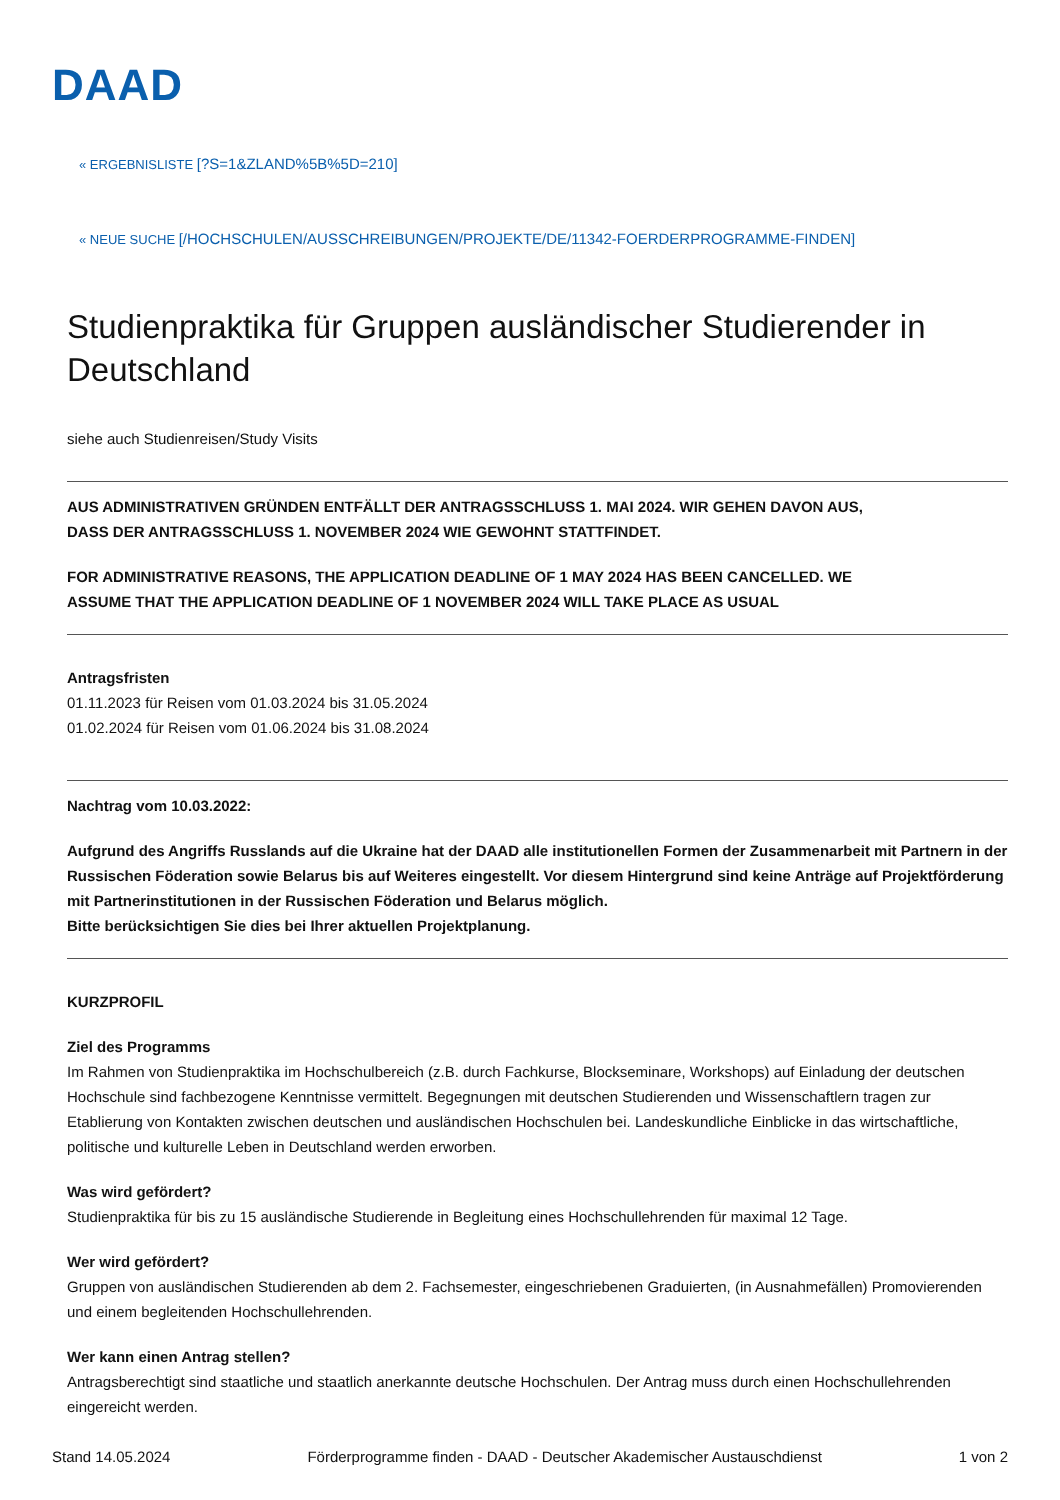DAAD
« ERGEBNISLISTE [?S=1&ZLAND%5B%5D=210]
« NEUE SUCHE [/HOCHSCHULEN/AUSSCHREIBUNGEN/PROJEKTE/DE/11342-FOERDERPROGRAMME-FINDEN]
Studienpraktika für Gruppen ausländischer Studierender in Deutschland
siehe auch Studienreisen/Study Visits
AUS ADMINISTRATIVEN GRÜNDEN ENTFÄLLT DER ANTRAGSSCHLUSS 1. MAI 2024. WIR GEHEN DAVON AUS,
DASS DER ANTRAGSSCHLUSS 1. NOVEMBER 2024 WIE GEWOHNT STATTFINDET.
FOR ADMINISTRATIVE REASONS, THE APPLICATION DEADLINE OF 1 MAY 2024 HAS BEEN CANCELLED. WE
ASSUME THAT THE APPLICATION DEADLINE OF 1 NOVEMBER 2024 WILL TAKE PLACE AS USUAL
Antragsfristen
01.11.2023 für Reisen vom 01.03.2024 bis 31.05.2024
01.02.2024 für Reisen vom 01.06.2024 bis 31.08.2024
Nachtrag vom 10.03.2022:
Aufgrund des Angriffs Russlands auf die Ukraine hat der DAAD alle institutionellen Formen der Zusammenarbeit mit Partnern in der Russischen Föderation sowie Belarus bis auf Weiteres eingestellt. Vor diesem Hintergrund sind keine Anträge auf Projektförderung mit Partnerinstitutionen in der Russischen Föderation und Belarus möglich.
Bitte berücksichtigen Sie dies bei Ihrer aktuellen Projektplanung.
KURZPROFIL
Ziel des Programms
Im Rahmen von Studienpraktika im Hochschulbereich (z.B. durch Fachkurse, Blockseminare, Workshops) auf Einladung der deutschen Hochschule sind fachbezogene Kenntnisse vermittelt. Begegnungen mit deutschen Studierenden und Wissenschaftlern tragen zur Etablierung von Kontakten zwischen deutschen und ausländischen Hochschulen bei. Landeskundliche Einblicke in das wirtschaftliche, politische und kulturelle Leben in Deutschland werden erworben.
Was wird gefördert?
Studienpraktika für bis zu 15 ausländische Studierende in Begleitung eines Hochschullehrenden für maximal 12 Tage.
Wer wird gefördert?
Gruppen von ausländischen Studierenden ab dem 2. Fachsemester, eingeschriebenen Graduierten, (in Ausnahmefällen) Promovierenden und einem begleitenden Hochschullehrenden.
Wer kann einen Antrag stellen?
Antragsberechtigt sind staatliche und staatlich anerkannte deutsche Hochschulen. Der Antrag muss durch einen Hochschullehrenden eingereicht werden.
Stand 14.05.2024 Förderprogramme finden - DAAD - Deutscher Akademischer Austauschdienst 1 von 2